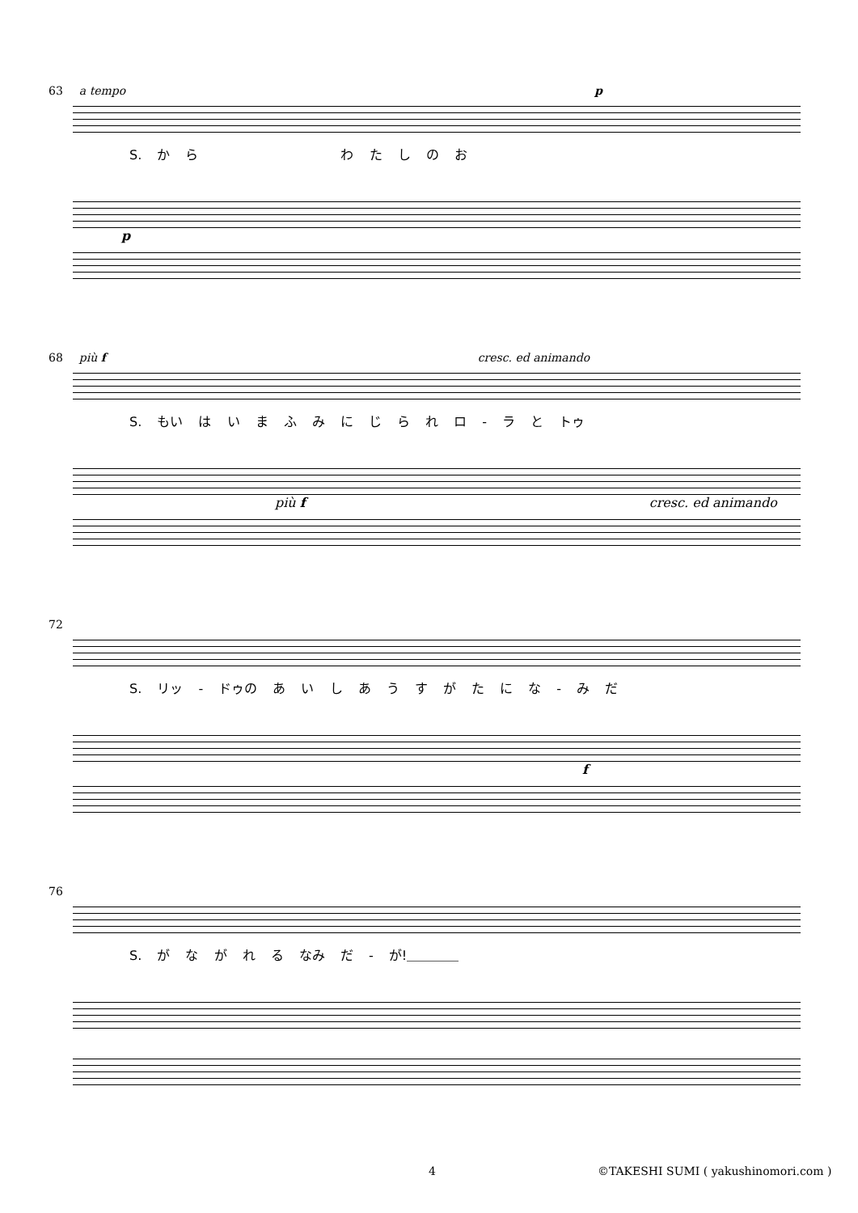63 a tempo p
S. か ら　　　　　　　　　　　わ た し の お
p
68 più f cresc. ed animando
S. もい は い ま ふ み に じ ら れ ロ - ラ と トゥ
più f cresc. ed animando
72
S. リッ - ドゥの あ い し あ う す が た に な - み だ
f
76
S. が な が れ る なみ だ - が!＿＿＿＿
4 ©TAKESHI SUMI ( yakushinomori.com )